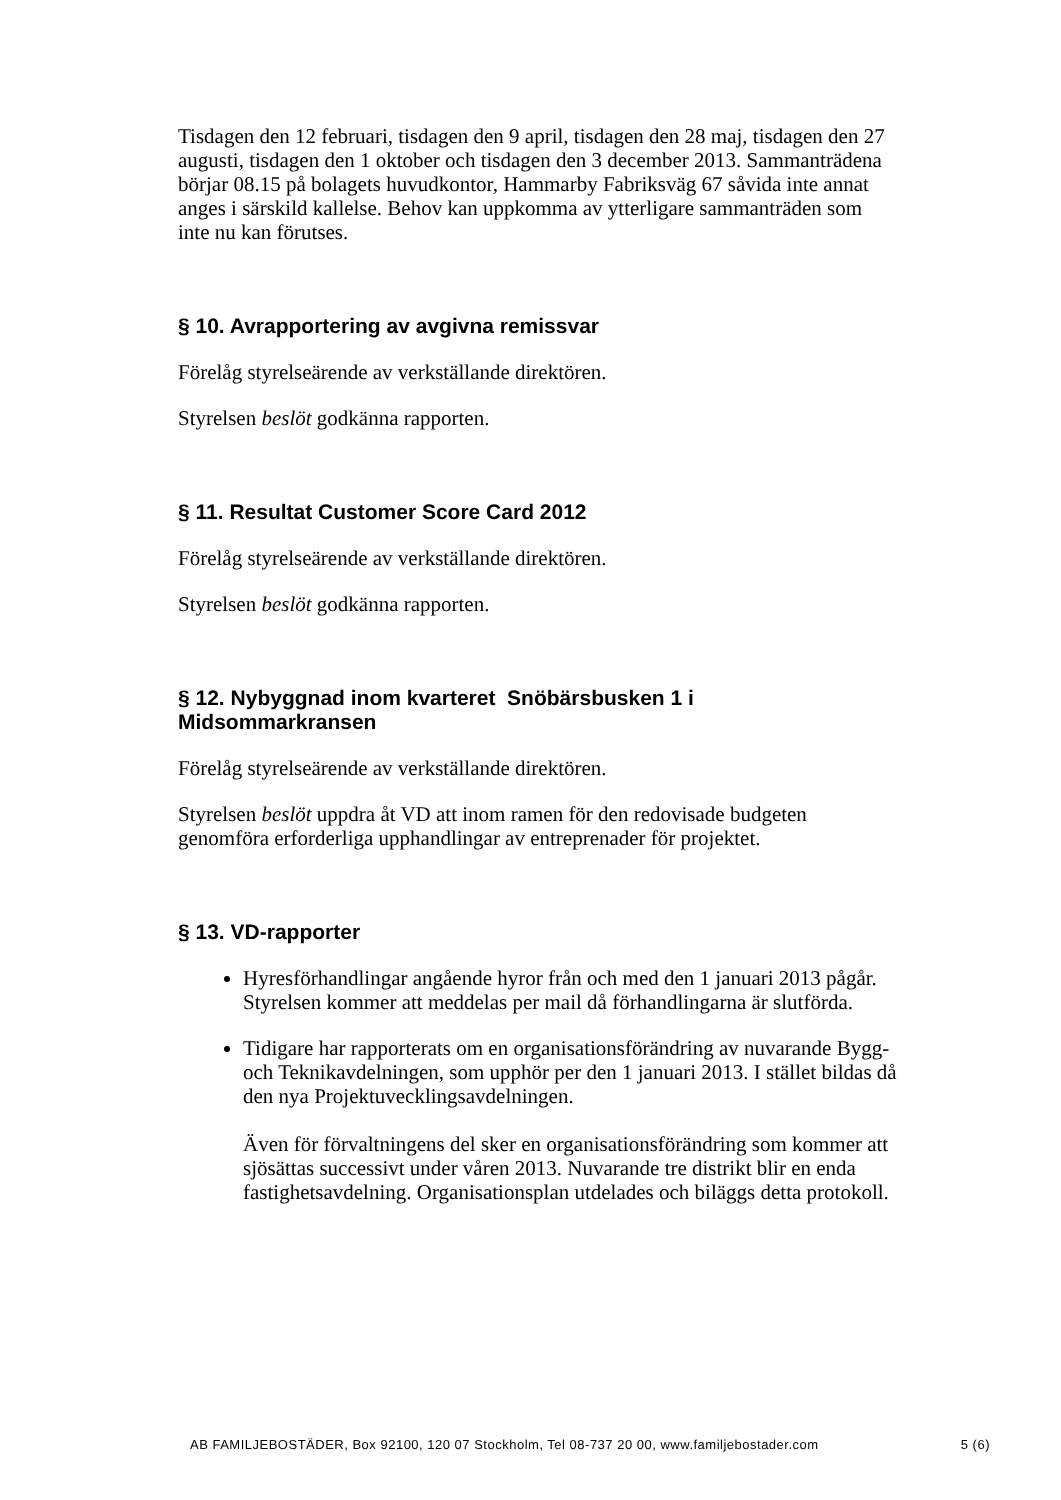Tisdagen den 12 februari, tisdagen den 9 april, tisdagen den 28 maj, tisdagen den 27 augusti, tisdagen den 1 oktober och tisdagen den 3 december 2013. Sammanträdena börjar 08.15 på bolagets huvudkontor, Hammarby Fabriksväg 67 såvida inte annat anges i särskild kallelse. Behov kan uppkomma av ytterligare sammanträden som inte nu kan förutses.
§ 10. Avrapportering av avgivna remissvar
Förelåg styrelseärende av verkställande direktören.
Styrelsen beslöt godkänna rapporten.
§ 11. Resultat Customer Score Card 2012
Förelåg styrelseärende av verkställande direktören.
Styrelsen beslöt godkänna rapporten.
§ 12. Nybyggnad inom kvarteret Snöbärsbusken 1 i
Midsommarkransen
Förelåg styrelseärende av verkställande direktören.
Styrelsen beslöt uppdra åt VD att inom ramen för den redovisade budgeten genomföra erforderliga upphandlingar av entreprenader för projektet.
§ 13. VD-rapporter
Hyresförhandlingar angående hyror från och med den 1 januari 2013 pågår. Styrelsen kommer att meddelas per mail då förhandlingarna är slutförda.
Tidigare har rapporterats om en organisationsförändring av nuvarande Bygg- och Teknikavdelningen, som upphör per den 1 januari 2013. I stället bildas då den nya Projektuvecklingsavdelningen.
Även för förvaltningens del sker en organisationsförändring som kommer att sjösättas successivt under våren 2013. Nuvarande tre distrikt blir en enda fastighetsavdelning. Organisationsplan utdelades och biläggs detta protokoll.
AB FAMILJEBOSTÄDER, Box 92100, 120 07 Stockholm, Tel 08-737 20 00, www.familjebostader.com 5 (6)